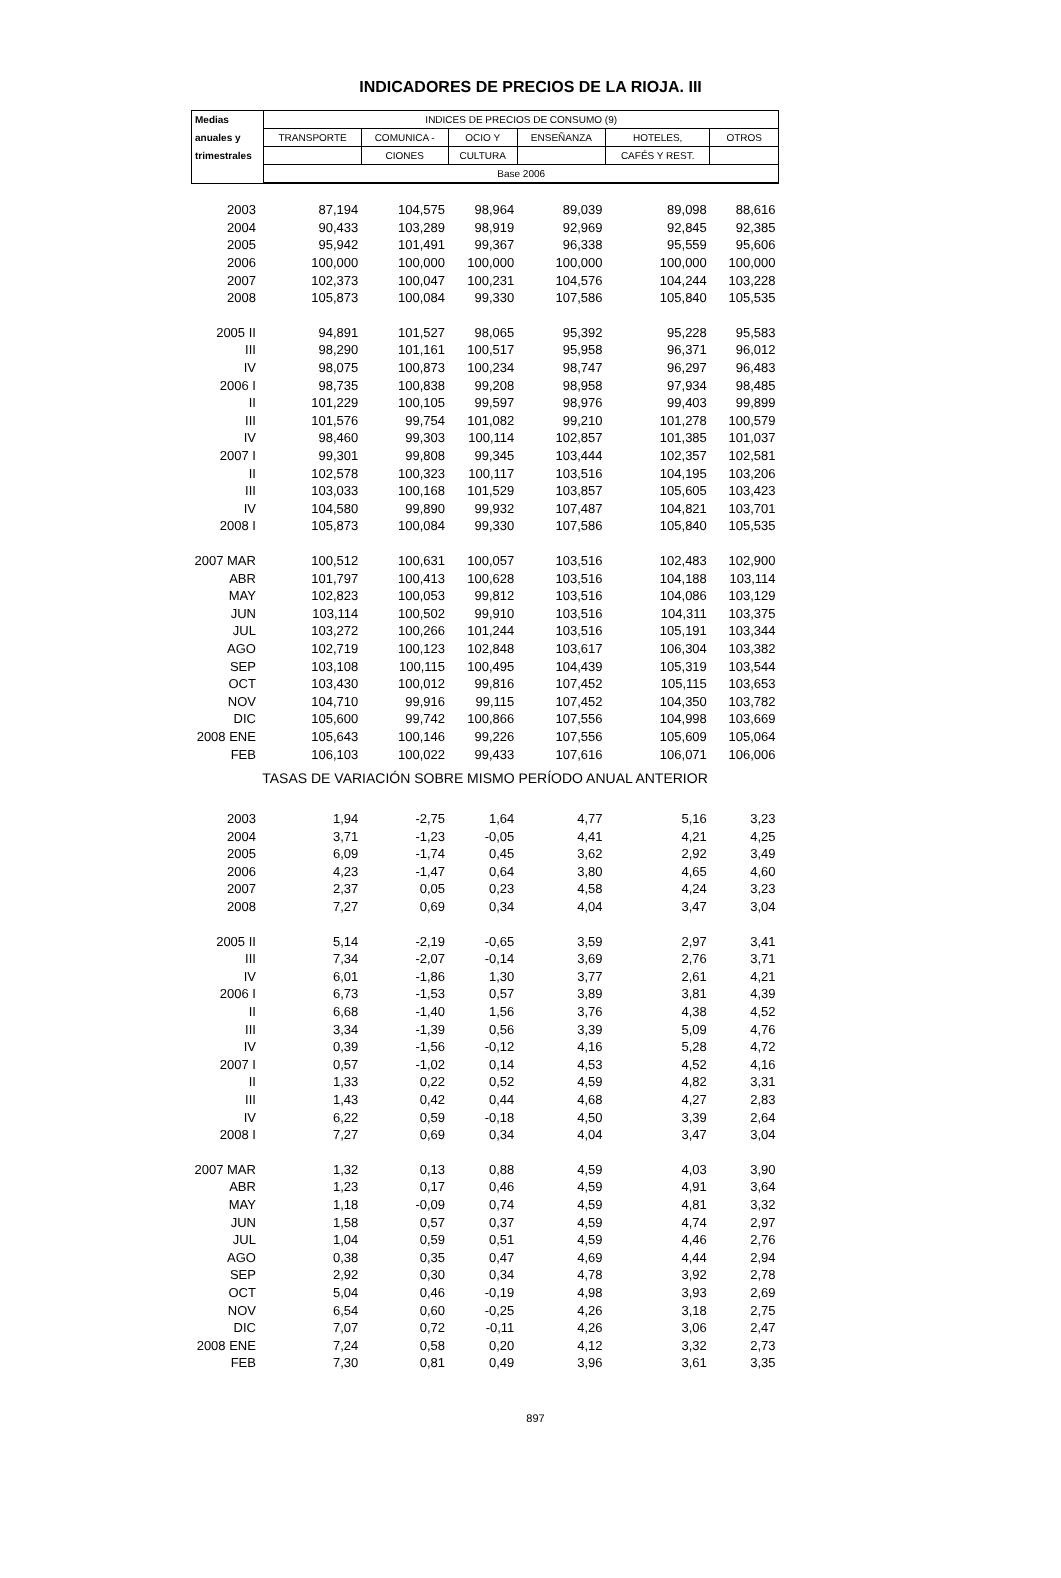INDICADORES DE PRECIOS DE LA RIOJA. III
| Medias | INDICES DE PRECIOS DE CONSUMO (9) | | | | | |
| --- | --- | --- | --- | --- | --- | --- |
| anuales y | TRANSPORTE | COMUNICA - | OCIO Y | ENSEÑANZA | HOTELES, | OTROS |
| trimestrales | | CIONES | CULTURA | | CAFÉS Y REST. | |
| | Base 2006 | | | | | |
| 2003 | 87,194 | 104,575 | 98,964 | 89,039 | 89,098 | 88,616 |
| 2004 | 90,433 | 103,289 | 98,919 | 92,969 | 92,845 | 92,385 |
| 2005 | 95,942 | 101,491 | 99,367 | 96,338 | 95,559 | 95,606 |
| 2006 | 100,000 | 100,000 | 100,000 | 100,000 | 100,000 | 100,000 |
| 2007 | 102,373 | 100,047 | 100,231 | 104,576 | 104,244 | 103,228 |
| 2008 | 105,873 | 100,084 | 99,330 | 107,586 | 105,840 | 105,535 |
| 2005 II | 94,891 | 101,527 | 98,065 | 95,392 | 95,228 | 95,583 |
| III | 98,290 | 101,161 | 100,517 | 95,958 | 96,371 | 96,012 |
| IV | 98,075 | 100,873 | 100,234 | 98,747 | 96,297 | 96,483 |
| 2006 I | 98,735 | 100,838 | 99,208 | 98,958 | 97,934 | 98,485 |
| II | 101,229 | 100,105 | 99,597 | 98,976 | 99,403 | 99,899 |
| III | 101,576 | 99,754 | 101,082 | 99,210 | 101,278 | 100,579 |
| IV | 98,460 | 99,303 | 100,114 | 102,857 | 101,385 | 101,037 |
| 2007 I | 99,301 | 99,808 | 99,345 | 103,444 | 102,357 | 102,581 |
| II | 102,578 | 100,323 | 100,117 | 103,516 | 104,195 | 103,206 |
| III | 103,033 | 100,168 | 101,529 | 103,857 | 105,605 | 103,423 |
| IV | 104,580 | 99,890 | 99,932 | 107,487 | 104,821 | 103,701 |
| 2008 I | 105,873 | 100,084 | 99,330 | 107,586 | 105,840 | 105,535 |
| 2007 MAR | 100,512 | 100,631 | 100,057 | 103,516 | 102,483 | 102,900 |
| ABR | 101,797 | 100,413 | 100,628 | 103,516 | 104,188 | 103,114 |
| MAY | 102,823 | 100,053 | 99,812 | 103,516 | 104,086 | 103,129 |
| JUN | 103,114 | 100,502 | 99,910 | 103,516 | 104,311 | 103,375 |
| JUL | 103,272 | 100,266 | 101,244 | 103,516 | 105,191 | 103,344 |
| AGO | 102,719 | 100,123 | 102,848 | 103,617 | 106,304 | 103,382 |
| SEP | 103,108 | 100,115 | 100,495 | 104,439 | 105,319 | 103,544 |
| OCT | 103,430 | 100,012 | 99,816 | 107,452 | 105,115 | 103,653 |
| NOV | 104,710 | 99,916 | 99,115 | 107,452 | 104,350 | 103,782 |
| DIC | 105,600 | 99,742 | 100,866 | 107,556 | 104,998 | 103,669 |
| 2008 ENE | 105,643 | 100,146 | 99,226 | 107,556 | 105,609 | 105,064 |
| FEB | 106,103 | 100,022 | 99,433 | 107,616 | 106,071 | 106,006 |
| TASAS DE VARIACIÓN SOBRE MISMO PERÍODO ANUAL ANTERIOR | | | | | | |
| 2003 | 1,94 | -2,75 | 1,64 | 4,77 | 5,16 | 3,23 |
| 2004 | 3,71 | -1,23 | -0,05 | 4,41 | 4,21 | 4,25 |
| 2005 | 6,09 | -1,74 | 0,45 | 3,62 | 2,92 | 3,49 |
| 2006 | 4,23 | -1,47 | 0,64 | 3,80 | 4,65 | 4,60 |
| 2007 | 2,37 | 0,05 | 0,23 | 4,58 | 4,24 | 3,23 |
| 2008 | 7,27 | 0,69 | 0,34 | 4,04 | 3,47 | 3,04 |
| 2005 II | 5,14 | -2,19 | -0,65 | 3,59 | 2,97 | 3,41 |
| III | 7,34 | -2,07 | -0,14 | 3,69 | 2,76 | 3,71 |
| IV | 6,01 | -1,86 | 1,30 | 3,77 | 2,61 | 4,21 |
| 2006 I | 6,73 | -1,53 | 0,57 | 3,89 | 3,81 | 4,39 |
| II | 6,68 | -1,40 | 1,56 | 3,76 | 4,38 | 4,52 |
| III | 3,34 | -1,39 | 0,56 | 3,39 | 5,09 | 4,76 |
| IV | 0,39 | -1,56 | -0,12 | 4,16 | 5,28 | 4,72 |
| 2007 I | 0,57 | -1,02 | 0,14 | 4,53 | 4,52 | 4,16 |
| II | 1,33 | 0,22 | 0,52 | 4,59 | 4,82 | 3,31 |
| III | 1,43 | 0,42 | 0,44 | 4,68 | 4,27 | 2,83 |
| IV | 6,22 | 0,59 | -0,18 | 4,50 | 3,39 | 2,64 |
| 2008 I | 7,27 | 0,69 | 0,34 | 4,04 | 3,47 | 3,04 |
| 2007 MAR | 1,32 | 0,13 | 0,88 | 4,59 | 4,03 | 3,90 |
| ABR | 1,23 | 0,17 | 0,46 | 4,59 | 4,91 | 3,64 |
| MAY | 1,18 | -0,09 | 0,74 | 4,59 | 4,81 | 3,32 |
| JUN | 1,58 | 0,57 | 0,37 | 4,59 | 4,74 | 2,97 |
| JUL | 1,04 | 0,59 | 0,51 | 4,59 | 4,46 | 2,76 |
| AGO | 0,38 | 0,35 | 0,47 | 4,69 | 4,44 | 2,94 |
| SEP | 2,92 | 0,30 | 0,34 | 4,78 | 3,92 | 2,78 |
| OCT | 5,04 | 0,46 | -0,19 | 4,98 | 3,93 | 2,69 |
| NOV | 6,54 | 0,60 | -0,25 | 4,26 | 3,18 | 2,75 |
| DIC | 7,07 | 0,72 | -0,11 | 4,26 | 3,06 | 2,47 |
| 2008 ENE | 7,24 | 0,58 | 0,20 | 4,12 | 3,32 | 2,73 |
| FEB | 7,30 | 0,81 | 0,49 | 3,96 | 3,61 | 3,35 |
897